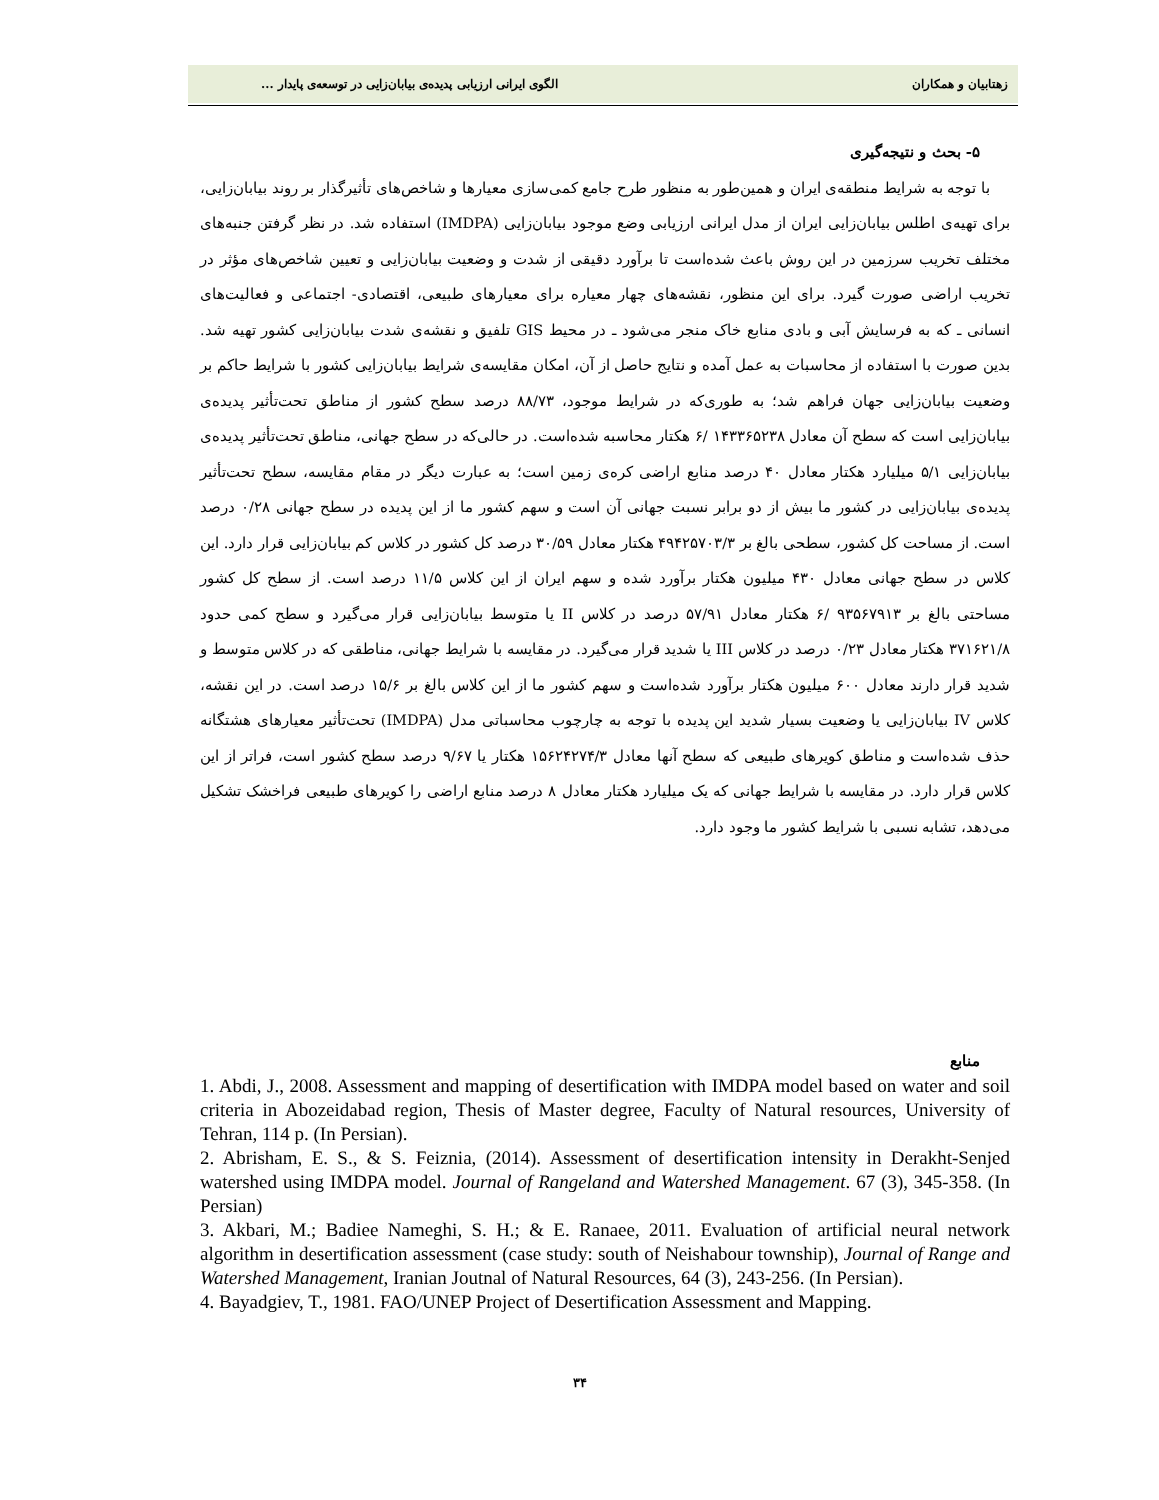زهتابیان و همکاران الگوی ایرانی ارزیابی پدیده‌ی بیابان‌زایی در توسعه‌ی پایدار ...
۵- بحث و نتیجه‌گیری
با توجه به شرایط منطقه‌ی ایران و همین‌طور به منظور طرح جامع کمی‌سازی معیارها و شاخص‌های تأثیرگذار بر روند بیابان‌زایی، برای تهیه‌ی اطلس بیابان‌زایی ایران از مدل ایرانی ارزیابی وضع موجود بیابان‌زایی (IMDPA) استفاده شد. در نظر گرفتن جنبه‌های مختلف تخریب سرزمین در این روش باعث شده‌است تا برآورد دقیقی از شدت و وضعیت بیابان‌زایی و تعیین شاخص‌های مؤثر در تخریب اراضی صورت گیرد. برای این منظور، نقشه‌های چهار معیاره برای معیارهای طبیعی، اقتصادی- اجتماعی و فعالیت‌های انسانی ـ که به فرسایش آبی و بادی منابع خاک منجر می‌شود ـ در محیط GIS تلفیق و نقشه‌ی شدت بیابان‌زایی کشور تهیه شد. بدین صورت با استفاده از محاسبات به عمل آمده و نتایج حاصل از آن، امکان مقایسه‌ی شرایط بیابان‌زایی کشور با شرایط حاکم بر وضعیت بیابان‌زایی جهان فراهم شد؛ به طوری‌که در شرایط موجود، ۸۸/۷۳ درصد سطح کشور از مناطق تحت‌تأثیر پدیده‌ی بیابان‌زایی است که سطح آن معادل ۱۴۳۳۶۵۲۳۸ /۶ هکتار محاسبه شده‌است. در حالی‌که در سطح جهانی، مناطق تحت‌تأثیر پدیده‌ی بیابان‌زایی ۵/۱ میلیارد هکتار معادل ۴۰ درصد منابع اراضی کره‌ی زمین است؛ به عبارت دیگر در مقام مقایسه، سطح تحت‌تأثیر پدیده‌ی بیابان‌زایی در کشور ما بیش از دو برابر نسبت جهانی آن است و سهم کشور ما از این پدیده در سطح جهانی ۰/۲۸ درصد است. از مساحت کل کشور، سطحی بالغ بر ۴۹۴۲۵۷۰۳/۳ هکتار معادل ۳۰/۵۹ درصد کل کشور در کلاس کم بیابان‌زایی قرار دارد. این کلاس در سطح جهانی معادل ۴۳۰ میلیون هکتار برآورد شده و سهم ایران از این کلاس ۱۱/۵ درصد است. از سطح کل کشور مساحتی بالغ بر ۹۳۵۶۷۹۱۳ /۶ هکتار معادل ۵۷/۹۱ درصد در کلاس II یا متوسط بیابان‌زایی قرار می‌گیرد و سطح کمی حدود ۳۷۱۶۲۱/۸ هکتار معادل ۰/۲۳ درصد در کلاس III یا شدید قرار می‌گیرد. در مقایسه با شرایط جهانی، مناطقی که در کلاس متوسط و شدید قرار دارند معادل ۶۰۰ میلیون هکتار برآورد شده‌است و سهم کشور ما از این کلاس بالغ بر ۱۵/۶ درصد است. در این نقشه، کلاس IV بیابان‌زایی یا وضعیت بسیار شدید این پدیده با توجه به چارچوب محاسباتی مدل (IMDPA) تحت‌تأثیر معیارهای هشتگانه حذف شده‌است و مناطق کویرهای طبیعی که سطح آنها معادل ۱۵۶۲۴۲۷۴/۳ هکتار یا ۹/۶۷ درصد سطح کشور است، فراتر از این کلاس قرار دارد. در مقایسه با شرایط جهانی که یک میلیارد هکتار معادل ۸ درصد منابع اراضی را کویرهای طبیعی فراخشک تشکیل می‌دهد، تشابه نسبی با شرایط کشور ما وجود دارد.
منابع
1. Abdi, J., 2008. Assessment and mapping of desertification with IMDPA model based on water and soil criteria in Abozeidabad region, Thesis of Master degree, Faculty of Natural resources, University of Tehran, 114 p. (In Persian).
2. Abrisham, E. S., & S. Feiznia, (2014). Assessment of desertification intensity in Derakht-Senjed watershed using IMDPA model. Journal of Rangeland and Watershed Management. 67 (3), 345-358. (In Persian)
3. Akbari, M.; Badiee Nameghi, S. H.; & E. Ranaee, 2011. Evaluation of artificial neural network algorithm in desertification assessment (case study: south of Neishabour township), Journal of Range and Watershed Management, Iranian Joutnal of Natural Resources, 64 (3), 243-256. (In Persian).
4. Bayadgiev, T., 1981. FAO/UNEP Project of Desertification Assessment and Mapping.
۳۴